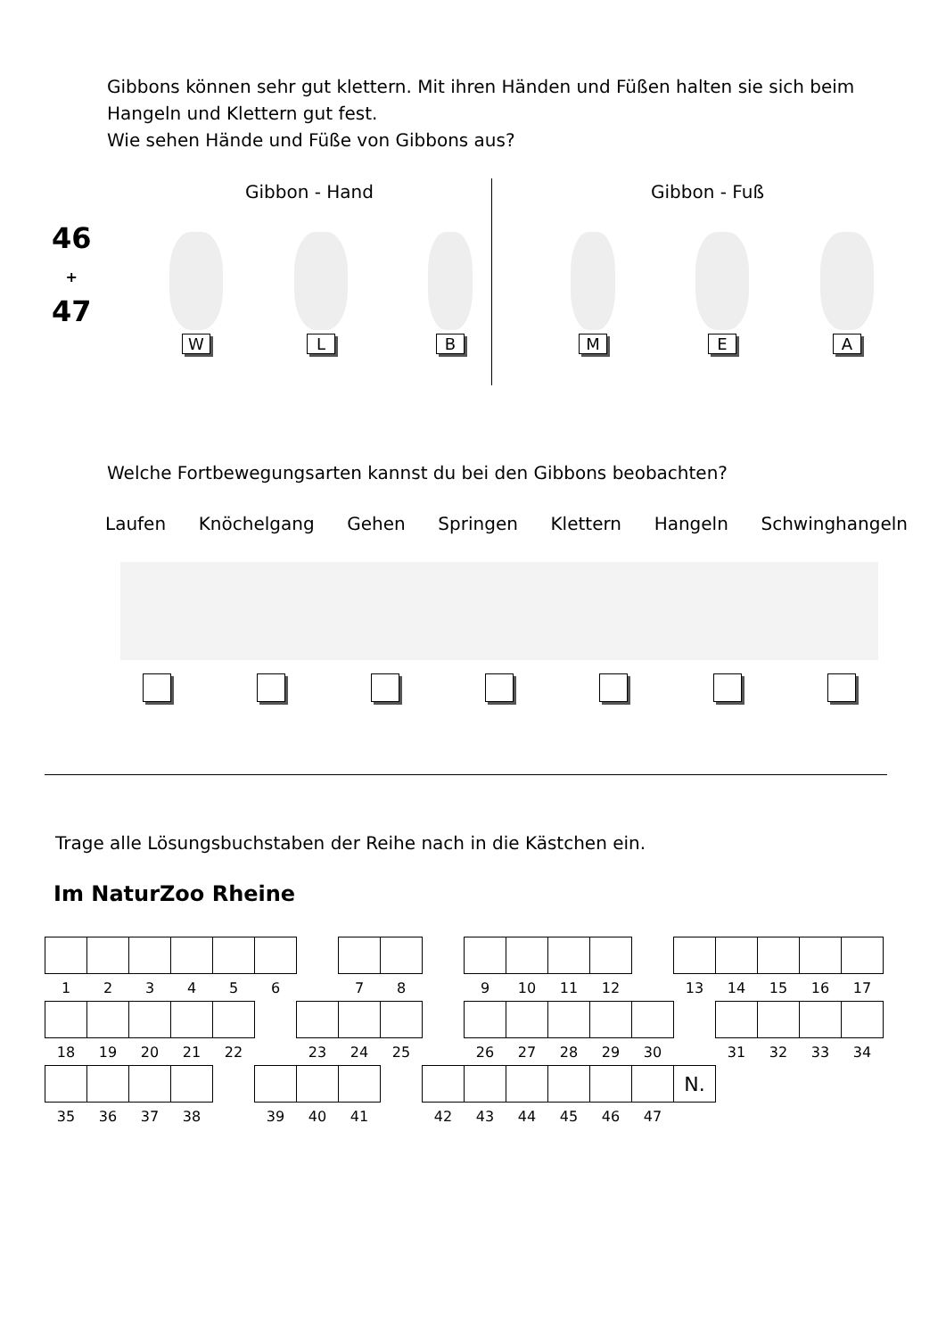Gibbons können sehr gut klettern. Mit ihren Händen und Füßen halten sie sich beim
Hangeln und Klettern gut fest.
Wie sehen Hände und Füße von Gibbons aus?
Gibbon - Hand Gibbon - Fuß
46
+
47
W
L
B
M
E
A
Welche Fortbewegungsarten kannst du bei den Gibbons beobachten?
Laufen Knöchelgang Gehen Springen Klettern Hangeln Schwinghangeln
Trage alle Lösungsbuchstaben der Reihe nach in die Kästchen ein.
Im NaturZoo Rheine
| 1 | 2 | 3 | 4 | 5 | 6 | | 7 | 8 | | 9 | 10 | 11 | 12 | | 13 | 14 | 15 | 16 | 17 |
| 18 | 19 | 20 | 21 | 22 | | 23 | 24 | 25 | | 26 | 27 | 28 | 29 | 30 | | 31 | 32 | 33 | 34 |
| | | | | | | | | | | | | | | | N. | | | | |
| 35 | 36 | 37 | 38 | | 39 | 40 | 41 | | 42 | 43 | 44 | 45 | 46 | 47 | | | | | |